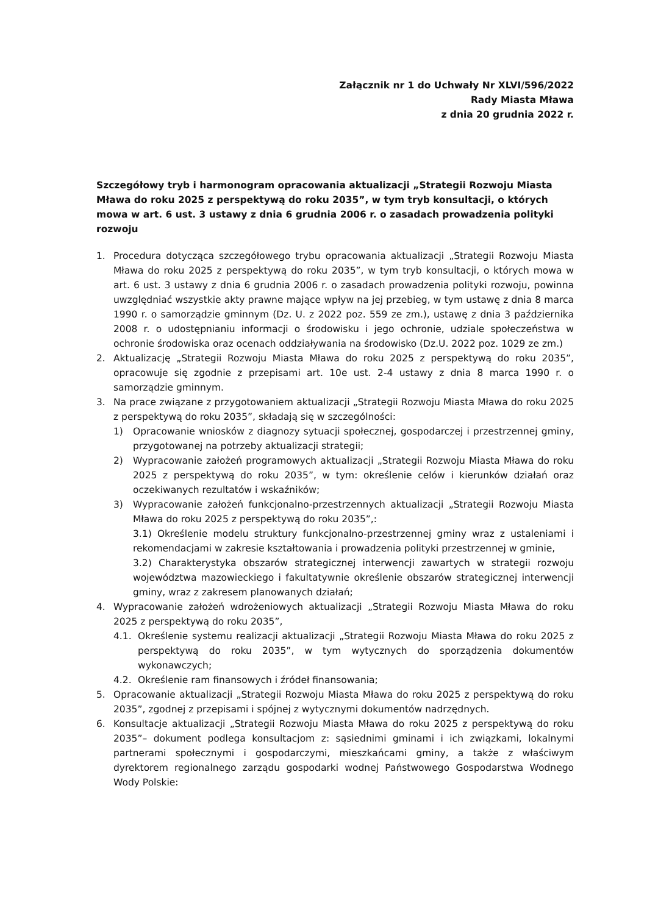Załącznik nr 1 do Uchwały Nr XLVI/596/2022
Rady Miasta Mława
z dnia 20 grudnia 2022 r.
Szczegółowy tryb i harmonogram opracowania aktualizacji „Strategii Rozwoju Miasta Mława do roku 2025 z perspektywą do roku 2035”, w tym tryb konsultacji, o których mowa w art. 6 ust. 3 ustawy z dnia 6 grudnia 2006 r. o zasadach prowadzenia polityki rozwoju
1. Procedura dotycząca szczegółowego trybu opracowania aktualizacji „Strategii Rozwoju Miasta Mława do roku 2025 z perspektywą do roku 2035”, w tym tryb konsultacji, o których mowa w art. 6 ust. 3 ustawy z dnia 6 grudnia 2006 r. o zasadach prowadzenia polityki rozwoju, powinna uwzględniać wszystkie akty prawne mające wpływ na jej przebieg, w tym ustawę z dnia 8 marca 1990 r. o samorządzie gminnym (Dz. U. z 2022 poz. 559 ze zm.), ustawę z dnia 3 października 2008 r. o udostępnianiu informacji o środowisku i jego ochronie, udziale społeczeństwa w ochronie środowiska oraz ocenach oddziaływania na środowisko (Dz.U. 2022 poz. 1029 ze zm.)
2. Aktualizację „Strategii Rozwoju Miasta Mława do roku 2025 z perspektywą do roku 2035”, opracowuje się zgodnie z przepisami art. 10e ust. 2-4 ustawy z dnia 8 marca 1990 r. o samorządzie gminnym.
3. Na prace związane z przygotowaniem aktualizacji „Strategii Rozwoju Miasta Mława do roku 2025 z perspektywą do roku 2035”, składają się w szczególności:
1) Opracowanie wniosków z diagnozy sytuacji społecznej, gospodarczej i przestrzennej gminy, przygotowanej na potrzeby aktualizacji strategii;
2) Wypracowanie założeń programowych aktualizacji „Strategii Rozwoju Miasta Mława do roku 2025 z perspektywą do roku 2035”, w tym: określenie celów i kierunków działań oraz oczekiwanych rezultatów i wskaźników;
3) Wypracowanie założeń funkcjonalno-przestrzennych aktualizacji „Strategii Rozwoju Miasta Mława do roku 2025 z perspektywą do roku 2035”,:
3.1) Określenie modelu struktury funkcjonalno-przestrzennej gminy wraz z ustaleniami i rekomendacjami w zakresie kształtowania i prowadzenia polityki przestrzennej w gminie,
3.2) Charakterystyka obszarów strategicznej interwencji zawartych w strategii rozwoju województwa mazowieckiego i fakultatywnie określenie obszarów strategicznej interwencji gminy, wraz z zakresem planowanych działań;
4. Wypracowanie założeń wdrożeniowych aktualizacji „Strategii Rozwoju Miasta Mława do roku 2025 z perspektywą do roku 2035”,
4.1. Określenie systemu realizacji aktualizacji „Strategii Rozwoju Miasta Mława do roku 2025 z perspektywą do roku 2035”, w tym wytycznych do sporządzenia dokumentów wykonawczych;
4.2. Określenie ram finansowych i źródeł finansowania;
5. Opracowanie aktualizacji „Strategii Rozwoju Miasta Mława do roku 2025 z perspektywą do roku 2035”, zgodnej z przepisami i spójnej z wytycznymi dokumentów nadrzędnych.
6. Konsultacje aktualizacji „Strategii Rozwoju Miasta Mława do roku 2025 z perspektywą do roku 2035”– dokument podlega konsultacjom z: sąsiednimi gminami i ich związkami, lokalnymi partnerami społecznymi i gospodarczymi, mieszkańcami gminy, a także z właściwym dyrektorem regionalnego zarządu gospodarki wodnej Państwowego Gospodarstwa Wodnego Wody Polskie: